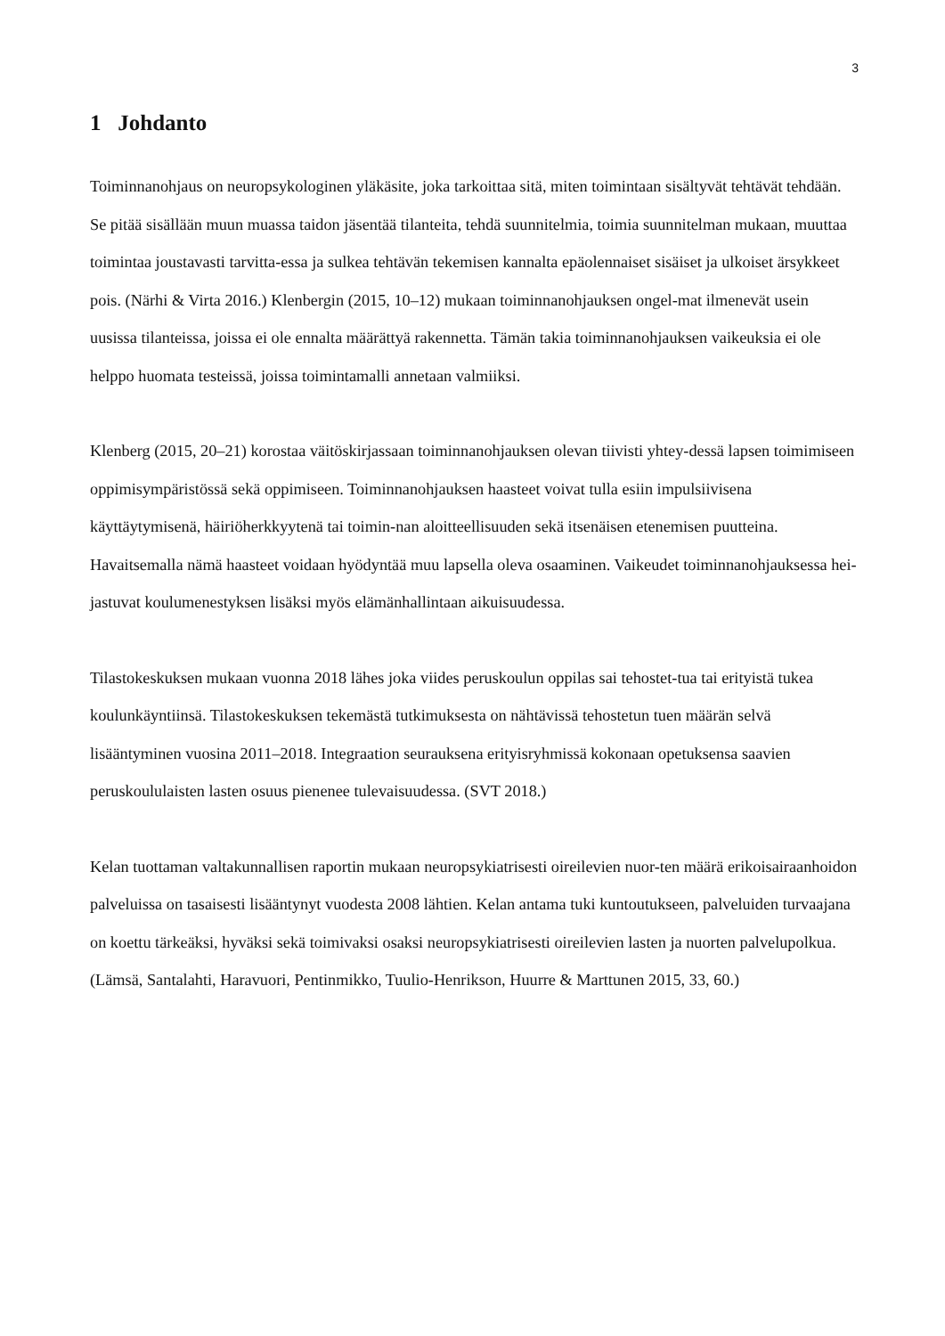3
1 Johdanto
Toiminnanohjaus on neuropsykologinen yläkäsite, joka tarkoittaa sitä, miten toimintaan sisältyvät tehtävät tehdään. Se pitää sisällään muun muassa taidon jäsentää tilanteita, tehdä suunnitelmia, toimia suunnitelman mukaan, muuttaa toimintaa joustavasti tarvitta-essa ja sulkea tehtävän tekemisen kannalta epäolennaiset sisäiset ja ulkoiset ärsykkeet pois. (Närhi & Virta 2016.) Klenbergin (2015, 10–12) mukaan toiminnanohjauksen ongel-mat ilmenevät usein uusissa tilanteissa, joissa ei ole ennalta määrättyä rakennetta. Tämän takia toiminnanohjauksen vaikeuksia ei ole helppo huomata testeissä, joissa toimintamalli annetaan valmiiksi.
Klenberg (2015, 20–21) korostaa väitöskirjassaan toiminnanohjauksen olevan tiivisti yhtey-dessä lapsen toimimiseen oppimisympäristössä sekä oppimiseen. Toiminnanohjauksen haasteet voivat tulla esiin impulsiivisena käyttäytymisenä, häiriöherkkyytenä tai toimin-nan aloitteellisuuden sekä itsenäisen etenemisen puutteina. Havaitsemalla nämä haasteet voidaan hyödyntää muu lapsella oleva osaaminen. Vaikeudet toiminnanohjauksessa hei-jastuvat koulumenestyksen lisäksi myös elämänhallintaan aikuisuudessa.
Tilastokeskuksen mukaan vuonna 2018 lähes joka viides peruskoulun oppilas sai tehostet-tua tai erityistä tukea koulunkäyntiinsä. Tilastokeskuksen tekemästä tutkimuksesta on nähtävissä tehostetun tuen määrän selvä lisääntyminen vuosina 2011–2018. Integraation seurauksena erityisryhmissä kokonaan opetuksensa saavien peruskoululaisten lasten osuus pienenee tulevaisuudessa. (SVT 2018.)
Kelan tuottaman valtakunnallisen raportin mukaan neuropsykiatrisesti oireilevien nuor-ten määrä erikoisairaanhoidon palveluissa on tasaisesti lisääntynyt vuodesta 2008 lähtien. Kelan antama tuki kuntoutukseen, palveluiden turvaajana on koettu tärkeäksi, hyväksi sekä toimivaksi osaksi neuropsykiatrisesti oireilevien lasten ja nuorten palvelupolkua. (Lämsä, Santalahti, Haravuori, Pentinmikko, Tuulio-Henrikson, Huurre & Marttunen 2015, 33, 60.)